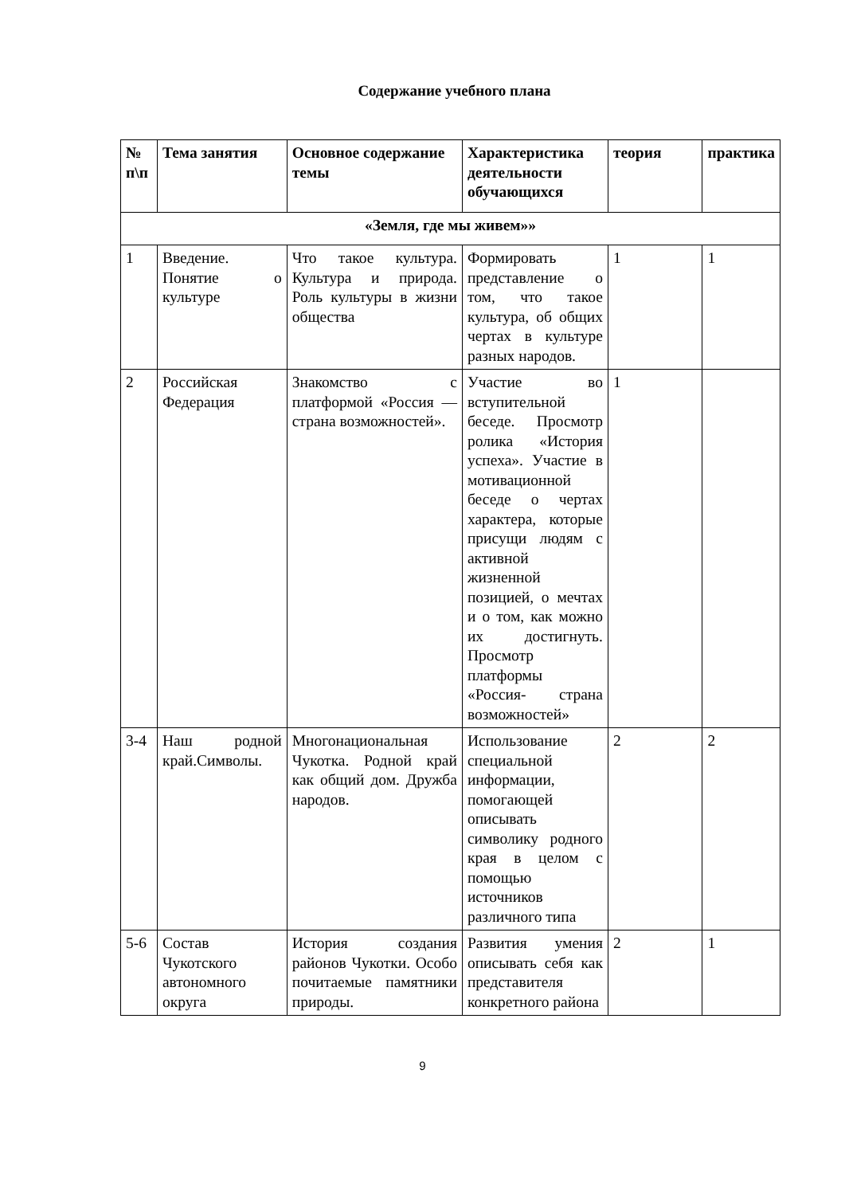Содержание учебного плана
| № п\п | Тема занятия | Основное содержание темы | Характеристика деятельности обучающихся | теория | практика |
| --- | --- | --- | --- | --- | --- |
| «Земля, где мы живем»» | | | | | |
| 1 | Введение. Понятие о культуре | Что такое культура. Культура и природа. Роль культуры в жизни общества | Формировать представление о том, что такое культура, об общих чертах в культуре разных народов. | 1 | 1 |
| 2 | Российская Федерация | Знакомство с платформой «Россия — страна возможностей». | Участие во вступительной беседе. Просмотр ролика «История успеха». Участие в мотивационной беседе о чертах характера, которые присущи людям с активной жизненной позицией, о мечтах и о том, как можно их достигнуть. Просмотр платформы «Россия- страна возможностей» | 1 | |
| 3-4 | Наш родной край.Символы. | Многонациональная Чукотка. Родной край как общий дом. Дружба народов. | Использование специальной информации, помогающей описывать символику родного края в целом с помощью источников различного типа | 2 | 2 |
| 5-6 | Состав Чукотского автономного округа | История создания районов Чукотки. Особо почитаемые памятники природы. | Развития умения описывать себя как представителя конкретного района | 2 | 1 |
9